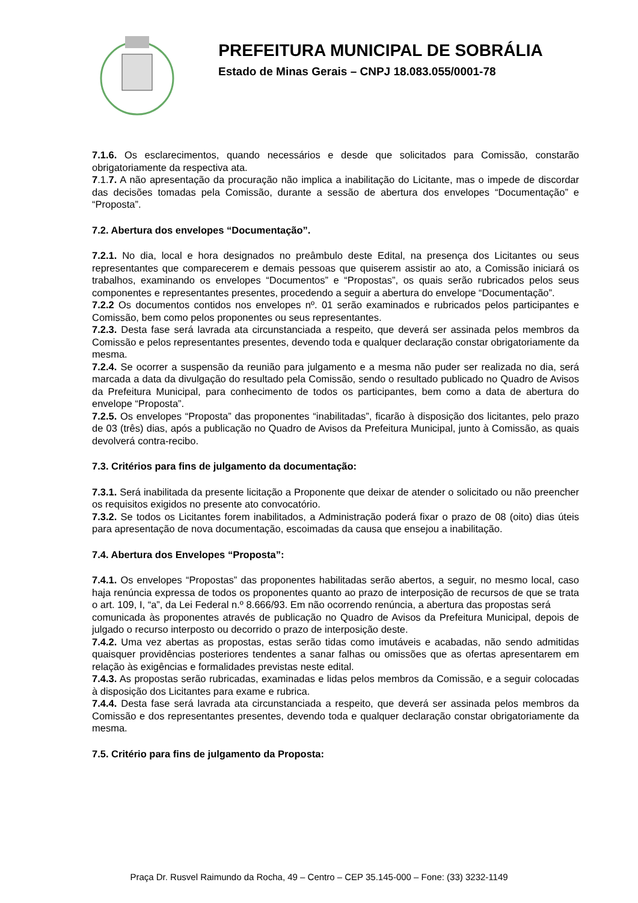PREFEITURA MUNICIPAL DE SOBRÁLIA
Estado de Minas Gerais – CNPJ 18.083.055/0001-78
7.1.6. Os esclarecimentos, quando necessários e desde que solicitados para Comissão, constarão obrigatoriamente da respectiva ata.
7.1.7. A não apresentação da procuração não implica a inabilitação do Licitante, mas o impede de discordar das decisões tomadas pela Comissão, durante a sessão de abertura dos envelopes “Documentação” e “Proposta”.
7.2. Abertura dos envelopes “Documentação”.
7.2.1. No dia, local e hora designados no preâmbulo deste Edital, na presença dos Licitantes ou seus representantes que comparecerem e demais pessoas que quiserem assistir ao ato, a Comissão iniciará os trabalhos, examinando os envelopes “Documentos” e “Propostas”, os quais serão rubricados pelos seus componentes e representantes presentes, procedendo a seguir a abertura do envelope “Documentação”.
7.2.2 Os documentos contidos nos envelopes nº. 01 serão examinados e rubricados pelos participantes e Comissão, bem como pelos proponentes ou seus representantes.
7.2.3. Desta fase será lavrada ata circunstanciada a respeito, que deverá ser assinada pelos membros da Comissão e pelos representantes presentes, devendo toda e qualquer declaração constar obrigatoriamente da mesma.
7.2.4. Se ocorrer a suspensão da reunião para julgamento e a mesma não puder ser realizada no dia, será marcada a data da divulgação do resultado pela Comissão, sendo o resultado publicado no Quadro de Avisos da Prefeitura Municipal, para conhecimento de todos os participantes, bem como a data de abertura do envelope “Proposta”.
7.2.5. Os envelopes “Proposta” das proponentes “inabilitadas”, ficarão à disposição dos licitantes, pelo prazo de 03 (três) dias, após a publicação no Quadro de Avisos da Prefeitura Municipal, junto à Comissão, as quais devolverá contra-recibo.
7.3. Critérios para fins de julgamento da documentação:
7.3.1. Será inabilitada da presente licitação a Proponente que deixar de atender o solicitado ou não preencher os requisitos exigidos no presente ato convocatório.
7.3.2. Se todos os Licitantes forem inabilitados, a Administração poderá fixar o prazo de 08 (oito) dias úteis para apresentação de nova documentação, escoimadas da causa que ensejou a inabilitação.
7.4. Abertura dos Envelopes “Proposta”:
7.4.1. Os envelopes “Propostas” das proponentes habilitadas serão abertos, a seguir, no mesmo local, caso haja renúncia expressa de todos os proponentes quanto ao prazo de interposição de recursos de que se trata o art. 109, I, “a”, da Lei Federal n.º 8.666/93. Em não ocorrendo renúncia, a abertura das propostas será
comunicada às proponentes através de publicação no Quadro de Avisos da Prefeitura Municipal, depois de julgado o recurso interposto ou decorrido o prazo de interposição deste.
7.4.2. Uma vez abertas as propostas, estas serão tidas como imutáveis e acabadas, não sendo admitidas quaisquer providências posteriores tendentes a sanar falhas ou omissões que as ofertas apresentarem em relação às exigências e formalidades previstas neste edital.
7.4.3. As propostas serão rubricadas, examinadas e lidas pelos membros da Comissão, e a seguir colocadas à disposição dos Licitantes para exame e rubrica.
7.4.4. Desta fase será lavrada ata circunstanciada a respeito, que deverá ser assinada pelos membros da Comissão e dos representantes presentes, devendo toda e qualquer declaração constar obrigatoriamente da mesma.
7.5. Critério para fins de julgamento da Proposta:
Praça Dr. Rusvel Raimundo da Rocha, 49 – Centro – CEP 35.145-000 – Fone: (33) 3232-1149